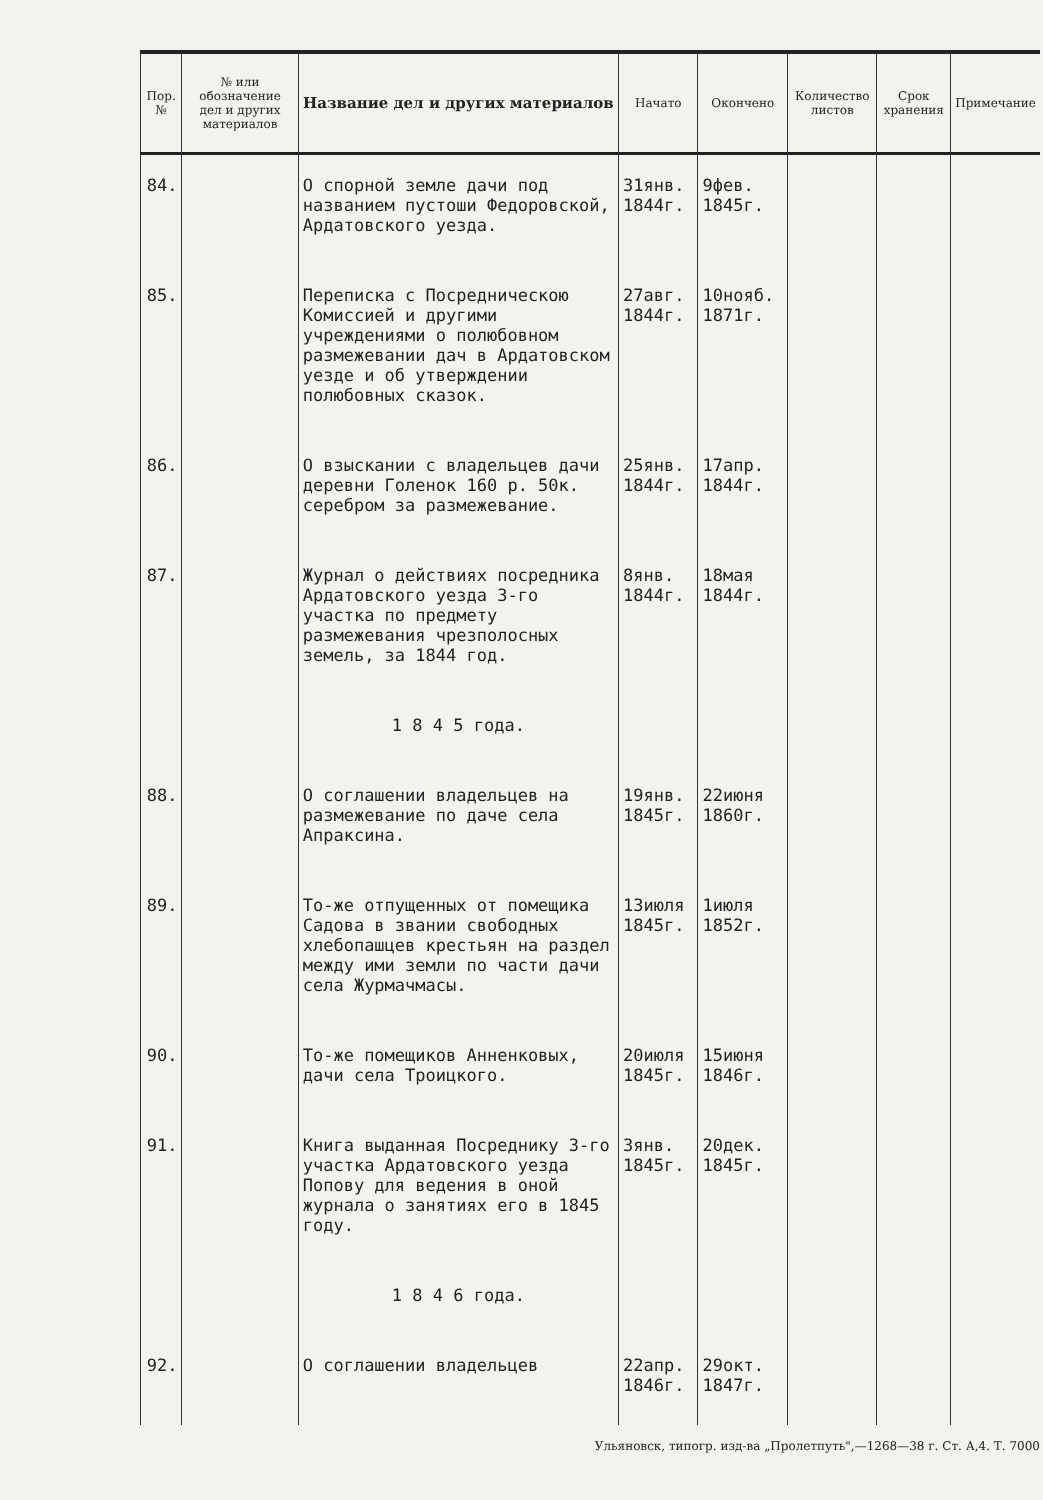| Пор. № | № или обозначение дел и других материалов | Название дел и других материалов | Начато | Окончено | Количество листов | Срок хранения | Примечание |
| --- | --- | --- | --- | --- | --- | --- | --- |
| 84. | | О спорной земле дачи под названием пустоши Федоровской, Ардатовского уезда. | 31янв. 1844г. | 9фев. 1845г. | | | |
| 85. | | Переписка с Посредническою Комиссией и другими учреждениями о полюбовном размежевании дач в Ардатовском уезде и об утверждении полюбовных сказок. | 27авг. 1844г. | 10нояб. 1871г. | | | |
| 86. | | О взыскании с владельцев дачи деревни Голенок 160 р. 50к. серебром за размежевание. | 25янв. 1844г. | 17апр. 1844г. | | | |
| 87. | | Журнал о действиях посредника Ардатовского уезда 3-го участка по предмету размежевания чрезполосных земель, за 1844 год. | 8янв. 1844г. | 18мая 1844г. | | | |
| | | 1 8 4 5 года. | | | | | |
| 88. | | О соглашении владельцев на размежевание по даче села Апраксина. | 19янв. 1845г. | 22июня 1860г. | | | |
| 89. | | То-же отпущенных от помещика Садова в звании свободных хлебопашцев крестьян на раздел между ими земли по части дачи села Журмачмасы. | 13июля 1845г. | 1июля 1852г. | | | |
| 90. | | То-же помещиков Анненковых, дачи села Троицкого. | 20июля 1845г. | 15июня 1846г. | | | |
| 91. | | Книга выданная Посреднику 3-го участка Ардатовского уезда Попову для ведения в оной журнала о занятиях его в 1845 году. | 3янв. 1845г. | 20дек. 1845г. | | | |
| | | 1 8 4 6 года. | | | | | |
| 92. | | О соглашении владельцев | 22апр. 1846г. | 29окт. 1847г. | | | |
Ульяновск, типогр. изд-ва „Пролетпуть",—1268—38 г. Ст. А,4. Т. 7000